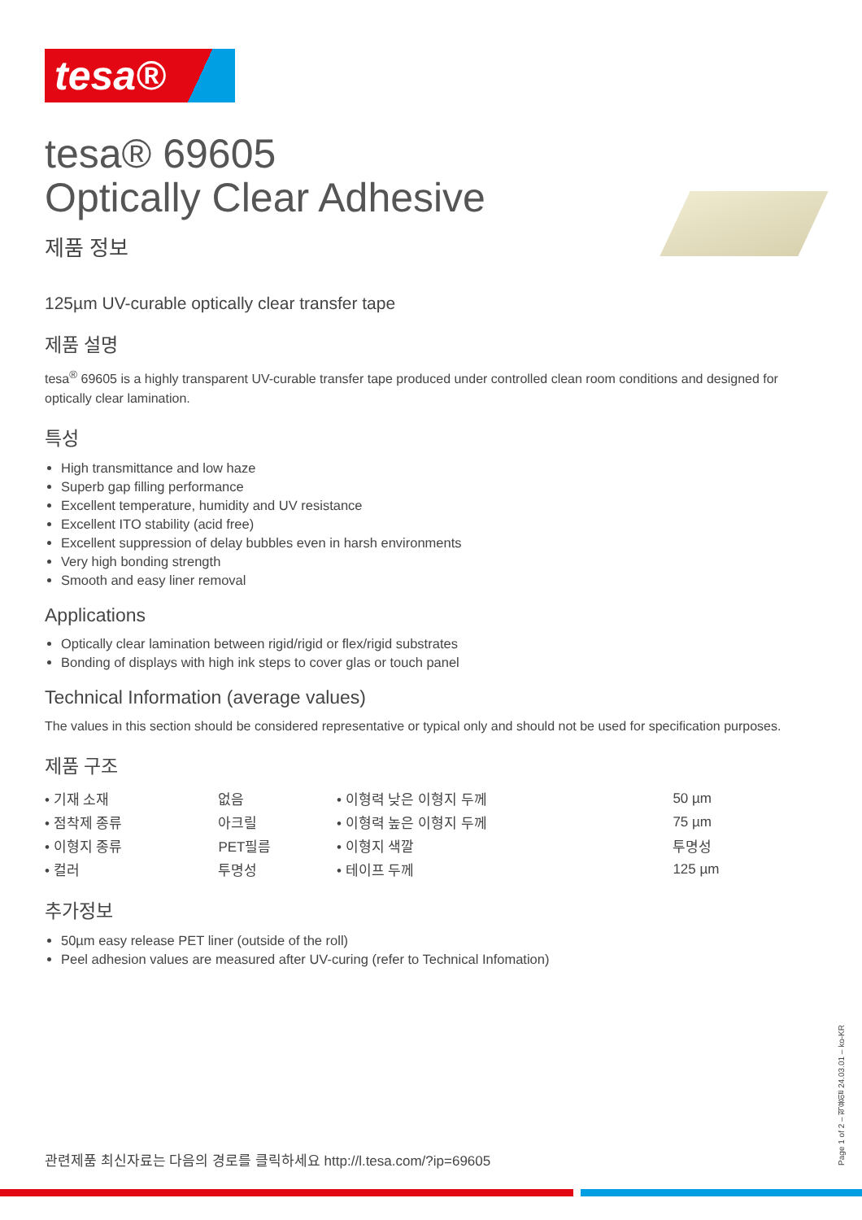tesa®
tesa® 69605
Optically Clear Adhesive
제품 정보
125µm UV-curable optically clear transfer tape
제품 설명
tesa<sup>®</sup> 69605 is a highly transparent UV-curable transfer tape produced under controlled clean room conditions and designed for optically clear lamination.
특성
High transmittance and low haze
Superb gap filling performance
Excellent temperature, humidity and UV resistance
Excellent ITO stability (acid free)
Excellent suppression of delay bubbles even in harsh environments
Very high bonding strength
Smooth and easy liner removal
Applications
Optically clear lamination between rigid/rigid or flex/rigid substrates
Bonding of displays with high ink steps to cover glas or touch panel
Technical Information (average values)
The values in this section should be considered representative or typical only and should not be used for specification purposes.
제품 구조
| • 기재 소재 | 없음 | • 이형력 낮은 이형지 두께 | 50 µm |
| • 점착제 종류 | 아크릴 | • 이형력 높은 이형지 두께 | 75 µm |
| • 이형지 종류 | PET필름 | • 이형지 색깔 | 투명성 |
| • 컬러 | 투명성 | • 테이프 두께 | 125 µm |
추가정보
50µm easy release PET liner (outside of the roll)
Peel adhesion values are measured after UV-curing (refer to Technical Infomation)
관련제품 최신자료는 다음의 경로를 클릭하세요 http://l.tesa.com/?ip=69605
Page 1 of 2 – 적용일 24.03.01 – ko-KR